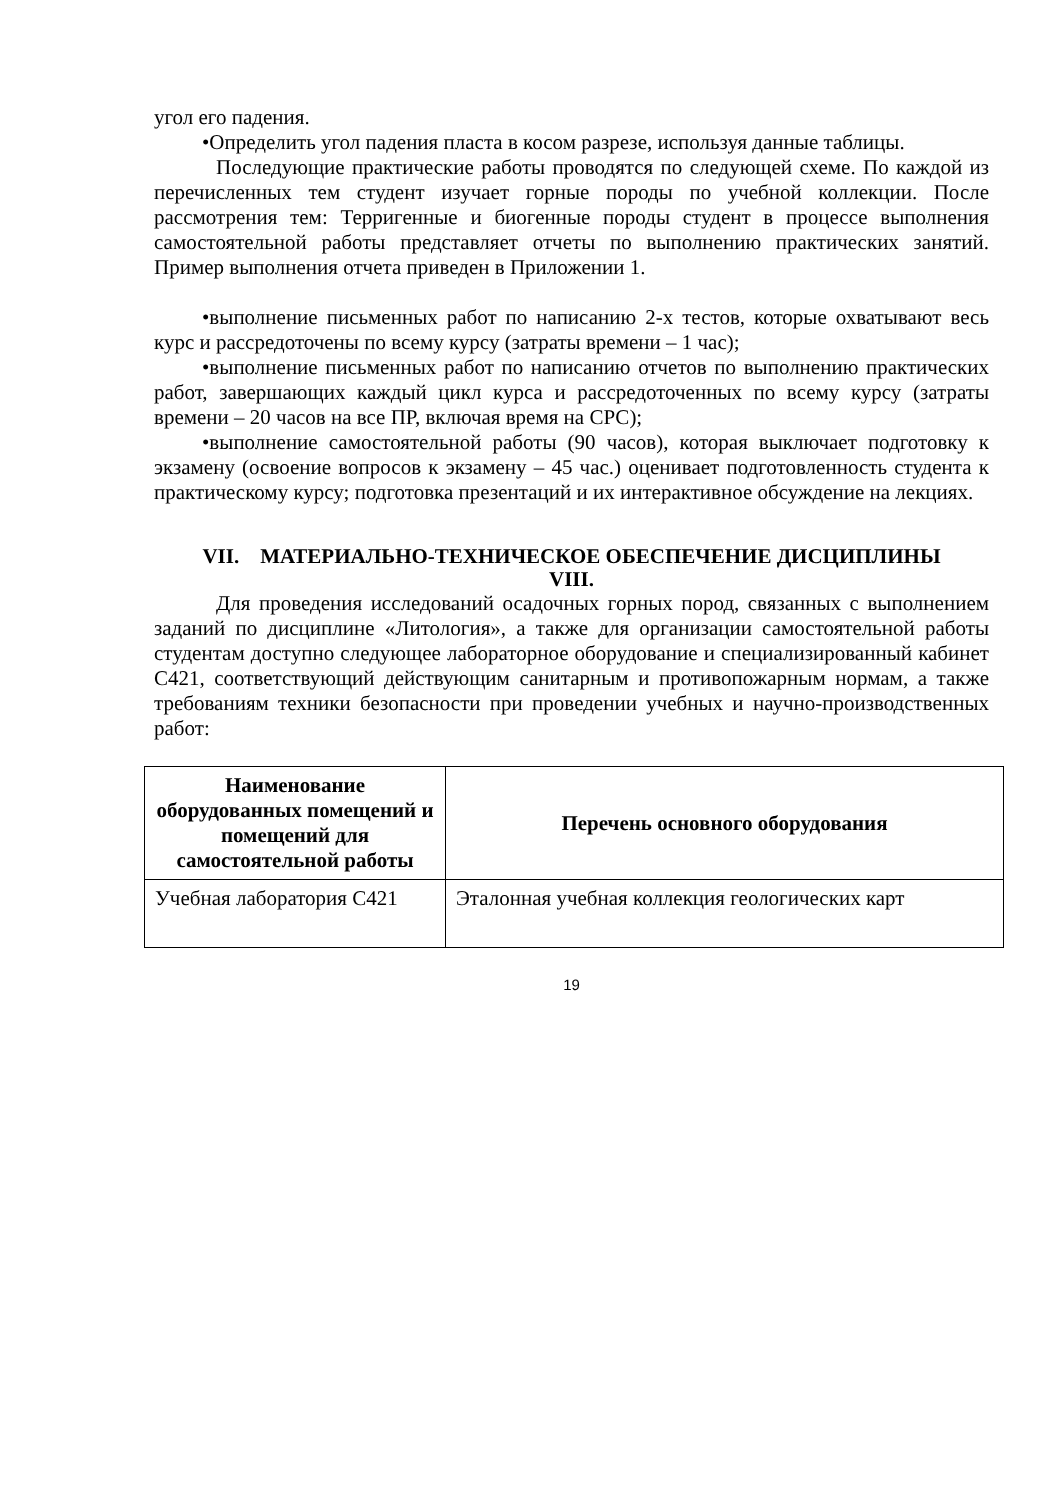угол его падения.
•Определить угол падения пласта в косом разрезе, используя данные таблицы.
Последующие практические работы проводятся по следующей схеме. По каждой из перечисленных тем студент изучает горные породы по учебной коллекции. После рассмотрения тем: Терригенные и биогенные породы студент в процессе выполнения самостоятельной работы представляет отчеты по выполнению практических занятий. Пример выполнения отчета приведен в Приложении 1.
•выполнение письменных работ по написанию 2-х тестов, которые охватывают весь курс и рассредоточены по всему курсу (затраты времени – 1 час);
•выполнение письменных работ по написанию отчетов по выполнению практических работ, завершающих каждый цикл курса и рассредоточенных по всему курсу (затраты времени – 20 часов на все ПР, включая время на СРС);
•выполнение самостоятельной работы (90 часов), которая выключает подготовку к экзамену (освоение вопросов к экзамену – 45 час.) оценивает подготовленность студента к практическому курсу; подготовка презентаций и их интерактивное обсуждение на лекциях.
VII. МАТЕРИАЛЬНО-ТЕХНИЧЕСКОЕ ОБЕСПЕЧЕНИЕ ДИСЦИПЛИНЫ
VIII.
Для проведения исследований осадочных горных пород, связанных с выполнением заданий по дисциплине «Литология», а также для организации самостоятельной работы студентам доступно следующее лабораторное оборудование и специализированный кабинет С421, соответствующий действующим санитарным и противопожарным нормам, а также требованиям техники безопасности при проведении учебных и научно-производственных работ:
| Наименование оборудованных помещений и помещений для самостоятельной работы | Перечень основного оборудования |
| --- | --- |
| Учебная лаборатория С421 | Эталонная учебная коллекция геологических карт |
19